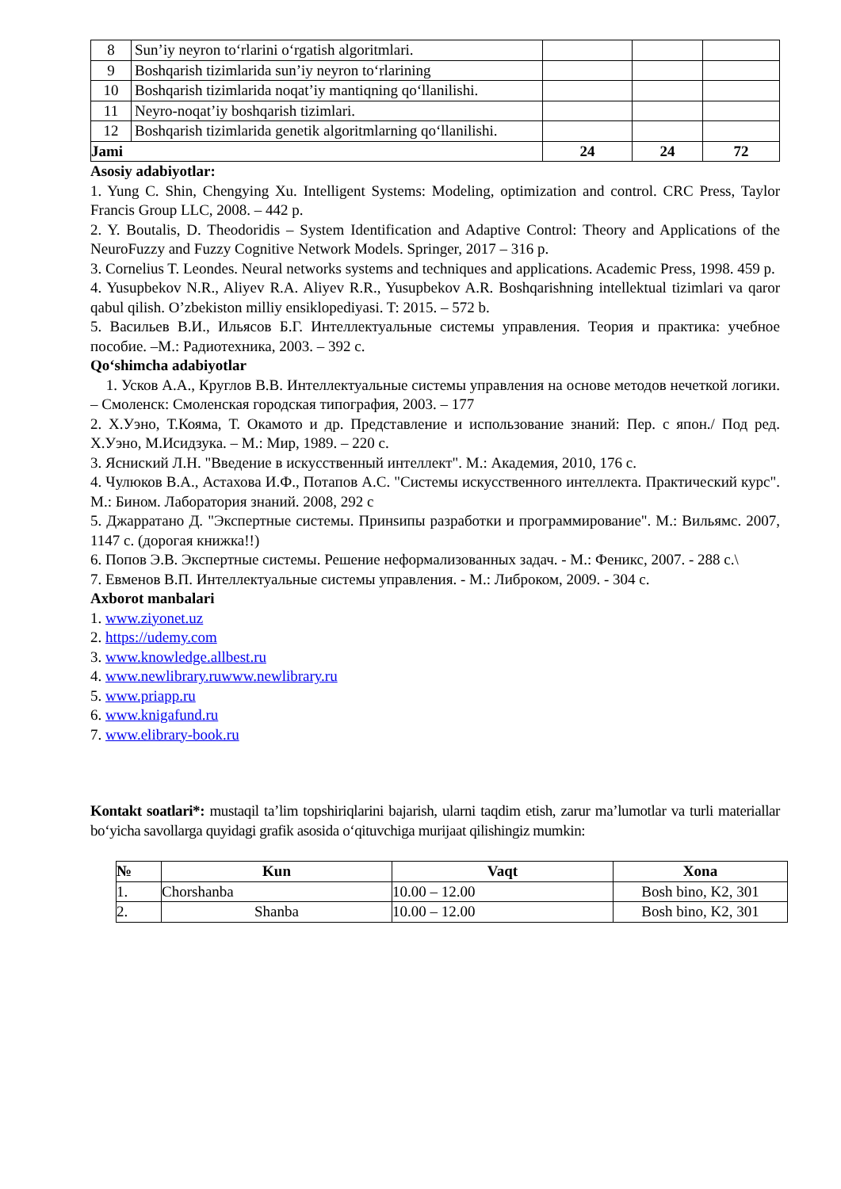| 8 | Sun’iy neyron to‘rlarini o‘rgatish algoritmlari. | | | |
| 9 | Boshqarish tizimlarida sun’iy neyron to‘rlarining | | | |
| 10 | Boshqarish tizimlarida noqat’iy mantiqning qo‘llanilishi. | | | |
| 11 | Neyro-noqat’iy boshqarish tizimlari. | | | |
| 12 | Boshqarish tizimlarida genetik algoritmlarning qo‘llanilishi. | | | |
| Jami | | 24 | 24 | 72 |
Asosiy adabiyotlar:
1. Yung C. Shin, Chengying Xu. Intelligent Systems: Modeling, optimization and control. CRC Press, Taylor Francis Group LLC, 2008. – 442 p.
2. Y. Boutalis, D. Theodoridis – System Identification and Adaptive Control: Theory and Applications of the NeuroFuzzy and Fuzzy Cognitive Network Models. Springer, 2017 – 316 p.
3. Cornelius T. Leondes. Neural networks systems and techniques and applications. Academic Press, 1998. 459 p.
4. Yusupbekov N.R., Aliyev R.A. Aliyev R.R., Yusupbekov A.R. Boshqarishning intellektual tizimlari va qaror qabul qilish. O’zbekiston milliy ensiklopediyasi. T: 2015. – 572 b.
5. Васильев В.И., Ильясов Б.Г. Интеллектуальные системы управления. Теория и практика: учебное пособие. –М.: Радиотехника, 2003. – 392 с.
Qo‘shimcha adabiyotlar
1. Усков А.А., Круглов В.В. Интеллектуальные системы управления на основе методов нечеткой логики. – Смоленск: Смоленская городская типография, 2003. – 177
2. Х.Уэно, Т.Кояма, Т. Окамото и др. Представление и использование знаний: Пер. с япон./ Под ред. Х.Уэно, М.Исидзука. – М.: Мир, 1989. – 220 с.
3. Яснисκий Л.Н. "Введение в искусственный интеллект". М.: Академия, 2010, 176 с.
4. Чулюков В.А., Астахова И.Ф., Потапов А.С. "Системы искусственного интеллекта. Практический курс". М.: Бином. Лаборатория знаний. 2008, 292 с
5. Джарратано Д. "Экспертные системы. Принѕипы разработки и программирование". М.: Вильямс. 2007, 1147 с. (дорогая книжка!!)
6. Попов Э.В. Экспертные системы. Решение неформализованных задач. - М.: Феникс, 2007. - 288 с.\
7. Евменов В.П. Интеллектуальные системы управления. - М.: Либроком, 2009. - 304 с.
Axborot manbalari
1. www.ziyonet.uz
2. https://udemy.com
3. www.knowledge.allbest.ru
4. www.newlibrary.ruwww.newlibrary.ru
5. www.priapp.ru
6. www.knigafund.ru
7. www.elibrary-book.ru
Kontakt soatlari*: mustaqil ta’lim topshiriqlarini bajarish, ularni taqdim etish, zarur ma’lumotlar va turli materiallar bo‘yicha savollarga quyidagi grafik asosida o‘qituvchiga murijaat qilishingiz mumkin:
| № | Kun | Vaqt | Xona |
| --- | --- | --- | --- |
| 1. | Chorshanba | 10.00 – 12.00 | Bosh bino, K2, 301 |
| 2. | Shanba | 10.00 – 12.00 | Bosh bino, K2, 301 |